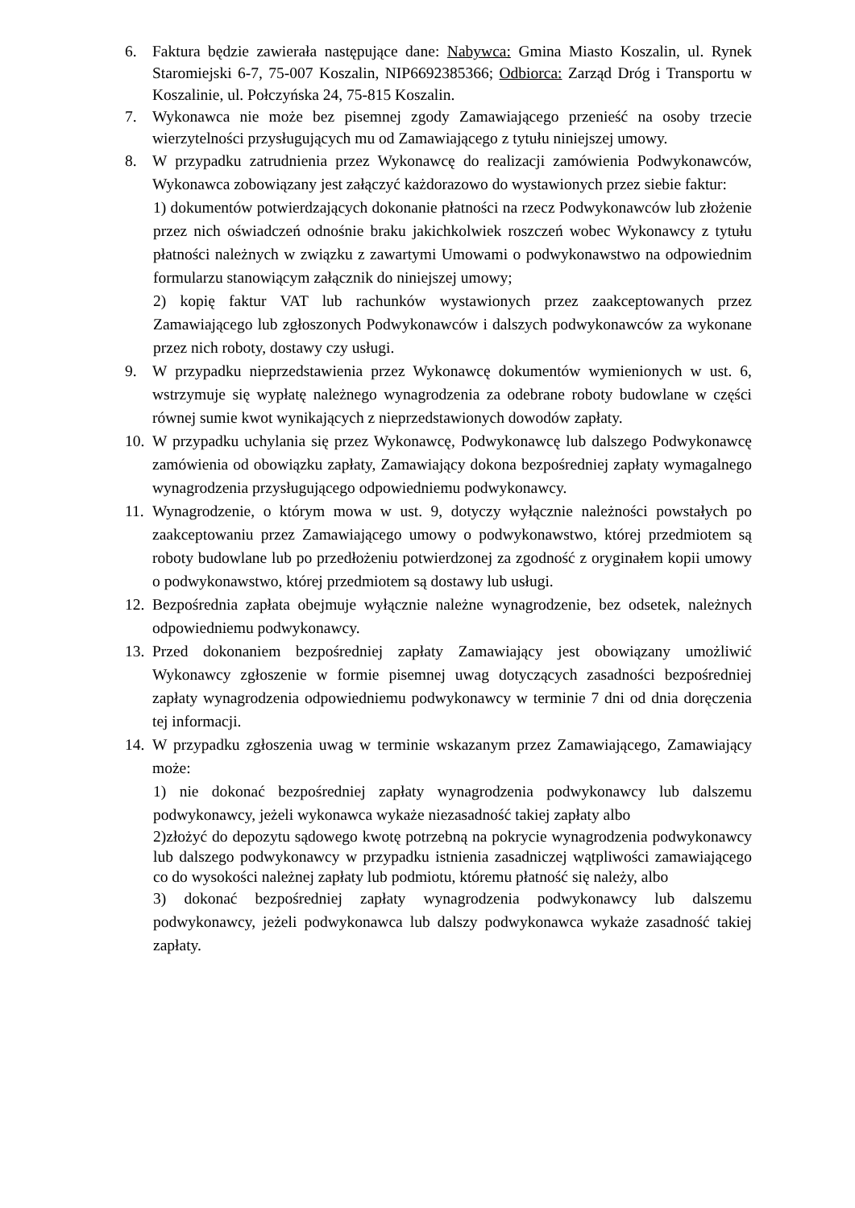6. Faktura będzie zawierała następujące dane: Nabywca: Gmina Miasto Koszalin, ul. Rynek Staromiejski 6-7, 75-007 Koszalin, NIP6692385366; Odbiorca: Zarząd Dróg i Transportu w Koszalinie, ul. Połczyńska 24, 75-815 Koszalin.
7. Wykonawca nie może bez pisemnej zgody Zamawiającego przenieść na osoby trzecie wierzytelności przysługujących mu od Zamawiającego z tytułu niniejszej umowy.
8. W przypadku zatrudnienia przez Wykonawcę do realizacji zamówienia Podwykonawców, Wykonawca zobowiązany jest załączyć każdorazowo do wystawionych przez siebie faktur:
1) dokumentów potwierdzających dokonanie płatności na rzecz Podwykonawców lub złożenie przez nich oświadczeń odnośnie braku jakichkolwiek roszczeń wobec Wykonawcy z tytułu płatności należnych w związku z zawartymi Umowami o podwykonawstwo na odpowiednim formularzu stanowiącym załącznik do niniejszej umowy;
2) kopię faktur VAT lub rachunków wystawionych przez zaakceptowanych przez Zamawiającego lub zgłoszonych Podwykonawców i dalszych podwykonawców za wykonane przez nich roboty, dostawy czy usługi.
9. W przypadku nieprzedstawienia przez Wykonawcę dokumentów wymienionych w ust. 6, wstrzymuje się wypłatę należnego wynagrodzenia za odebrane roboty budowlane w części równej sumie kwot wynikających z nieprzedstawionych dowodów zapłaty.
10.
W przypadku uchylania się przez Wykonawcę, Podwykonawcę lub dalszego Podwykonawcę zamówienia od obowiązku zapłaty, Zamawiający dokona bezpośredniej zapłaty wymagalnego wynagrodzenia przysługującego odpowiedniemu podwykonawcy.
11.
Wynagrodzenie, o którym mowa w ust. 9, dotyczy wyłącznie należności powstałych po zaakceptowaniu przez Zamawiającego umowy o podwykonawstwo, której przedmiotem są roboty budowlane lub po przedłożeniu potwierdzonej za zgodność z oryginałem kopii umowy o podwykonawstwo, której przedmiotem są dostawy lub usługi.
12.
Bezpośrednia zapłata obejmuje wyłącznie należne wynagrodzenie, bez odsetek, należnych odpowiedniemu podwykonawcy.
13.
Przed dokonaniem bezpośredniej zapłaty Zamawiający jest obowiązany umożliwić Wykonawcy zgłoszenie w formie pisemnej uwag dotyczących zasadności bezpośredniej zapłaty wynagrodzenia odpowiedniemu podwykonawcy w terminie 7 dni od dnia doręczenia tej informacji.
14.
W przypadku zgłoszenia uwag w terminie wskazanym przez Zamawiającego, Zamawiający może:
1) nie dokonać bezpośredniej zapłaty wynagrodzenia podwykonawcy lub dalszemu podwykonawcy, jeżeli wykonawca wykaże niezasadność takiej zapłaty albo
2)złożyć do depozytu sądowego kwotę potrzebną na pokrycie wynagrodzenia podwykonawcy lub dalszego podwykonawcy w przypadku istnienia zasadniczej wątpliwości zamawiającego co do wysokości należnej zapłaty lub podmiotu, któremu płatność się należy, albo
3) dokonać bezpośredniej zapłaty wynagrodzenia podwykonawcy lub dalszemu podwykonawcy, jeżeli podwykonawca lub dalszy podwykonawca wykaże zasadność takiej zapłaty.